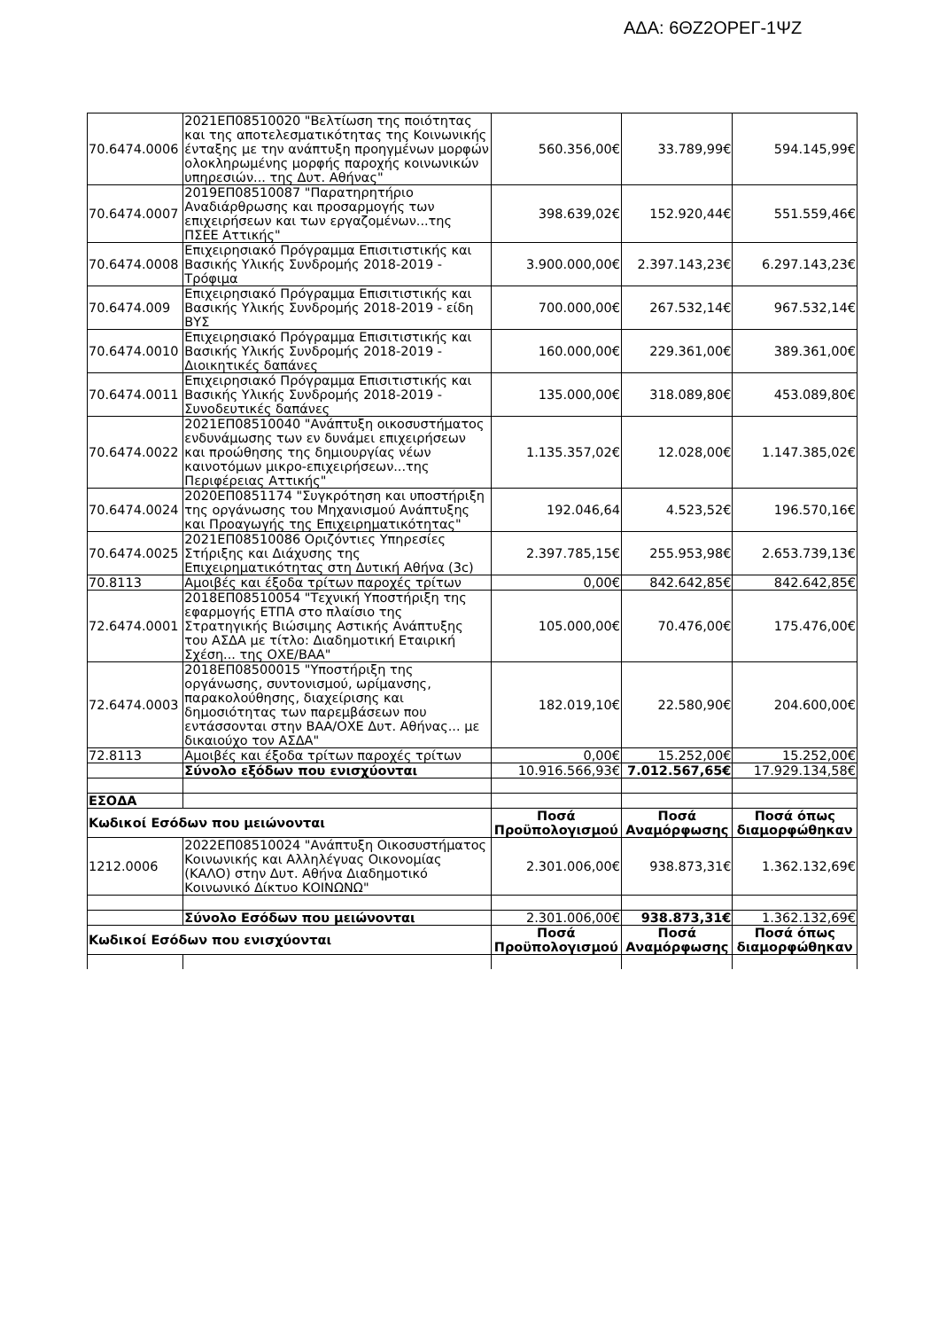ΑΔΑ: 6ΘΖ2ΟΡΕΓ-1ΨΖ
| 70.6474.0006 | 2021ΕΠ08510020 "Βελτίωση της ποιότητας και της αποτελεσματικότητας της Κοινωνικής ένταξης με την ανάπτυξη προηγμένων μορφών ολοκληρωμένης μορφής παροχής κοινωνικών υπηρεσιών... της Δυτ. Αθήνας" | 560.356,00€ | 33.789,99€ | 594.145,99€ |
| 70.6474.0007 | 2019ΕΠ08510087 "Παρατηρητήριο Αναδιάρθρωσης και προσαρμογής των επιχειρήσεων και των εργαζομένων...της ΠΣΕΕ Αττικής" | 398.639,02€ | 152.920,44€ | 551.559,46€ |
| 70.6474.0008 | Επιχειρησιακό Πρόγραμμα Επισιτιστικής και Βασικής Υλικής Συνδρομής 2018-2019 - Τρόφιμα | 3.900.000,00€ | 2.397.143,23€ | 6.297.143,23€ |
| 70.6474.009 | Επιχειρησιακό Πρόγραμμα Επισιτιστικής και Βασικής Υλικής Συνδρομής 2018-2019 - είδη ΒΥΣ | 700.000,00€ | 267.532,14€ | 967.532,14€ |
| 70.6474.0010 | Επιχειρησιακό Πρόγραμμα Επισιτιστικής και Βασικής Υλικής Συνδρομής 2018-2019 - Διοικητικές δαπάνες | 160.000,00€ | 229.361,00€ | 389.361,00€ |
| 70.6474.0011 | Επιχειρησιακό Πρόγραμμα Επισιτιστικής και Βασικής Υλικής Συνδρομής 2018-2019 - Συνοδευτικές δαπάνες | 135.000,00€ | 318.089,80€ | 453.089,80€ |
| 70.6474.0022 | 2021ΕΠ08510040 "Ανάπτυξη οικοσυστήματος ενδυνάμωσης των εν δυνάμει επιχειρήσεων και προώθησης της δημιουργίας νέων καινοτόμων μικρο-επιχειρήσεων...της Περιφέρειας Αττικής" | 1.135.357,02€ | 12.028,00€ | 1.147.385,02€ |
| 70.6474.0024 | 2020ΕΠ0851174 "Συγκρότηση και υποστήριξη της οργάνωσης του Μηχανισμού Ανάπτυξης και Προαγωγής της Επιχειρηματικότητας" | 192.046,64 | 4.523,52€ | 196.570,16€ |
| 70.6474.0025 | 2021ΕΠ08510086 Οριζόντιες Υπηρεσίες Στήριξης και Διάχυσης της Επιχειρηματικότητας στη Δυτική Αθήνα (3c) | 2.397.785,15€ | 255.953,98€ | 2.653.739,13€ |
| 70.8113 | Αμοιβές και έξοδα τρίτων παροχές τρίτων | 0,00€ | 842.642,85€ | 842.642,85€ |
| 72.6474.0001 | 2018ΕΠ08510054 "Τεχνική Υποστήριξη της εφαρμογής ΕΤΠΑ στο πλαίσιο της Στρατηγικής Βιώσιμης Αστικής Ανάπτυξης του ΑΣΔΑ με τίτλο: Διαδημοτική Εταιρική Σχέση... της ΟΧΕ/ΒΑΑ" | 105.000,00€ | 70.476,00€ | 175.476,00€ |
| 72.6474.0003 | 2018ΕΠ08500015 "Υποστήριξη της οργάνωσης, συντονισμού, ωρίμανσης, παρακολούθησης, διαχείρισης και δημοσιότητας των παρεμβάσεων που εντάσσονται στην ΒΑΑ/ΟΧΕ Δυτ. Αθήνας... με δικαιούχο τον ΑΣΔΑ" | 182.019,10€ | 22.580,90€ | 204.600,00€ |
| 72.8113 | Αμοιβές και έξοδα τρίτων παροχές τρίτων | 0,00€ | 15.252,00€ | 15.252,00€ |
| | Σύνολο εξόδων που ενισχύονται | 10.916.566,93€ | 7.012.567,65€ | 17.929.134,58€ |
| ΕΣΟΔΑ | | | | |
| Κωδικοί Εσόδων που μειώνονται | | Ποσά Προϋπολογισμού | Ποσά Αναμόρφωσης | Ποσά όπως διαμορφώθηκαν |
| 1212.0006 | 2022ΕΠ08510024 "Ανάπτυξη Οικοσυστήματος Κοινωνικής και Αλληλέγυας Οικονομίας (ΚΑΛΟ) στην Δυτ. Αθήνα Διαδημοτικό Κοινωνικό Δίκτυο ΚΟΙΝΩΝΩ" | 2.301.006,00€ | 938.873,31€ | 1.362.132,69€ |
| | Σύνολο Εσόδων που μειώνονται | 2.301.006,00€ | 938.873,31€ | 1.362.132,69€ |
| Κωδικοί Εσόδων που ενισχύονται | | Ποσά Προϋπολογισμού | Ποσά Αναμόρφωσης | Ποσά όπως διαμορφώθηκαν |